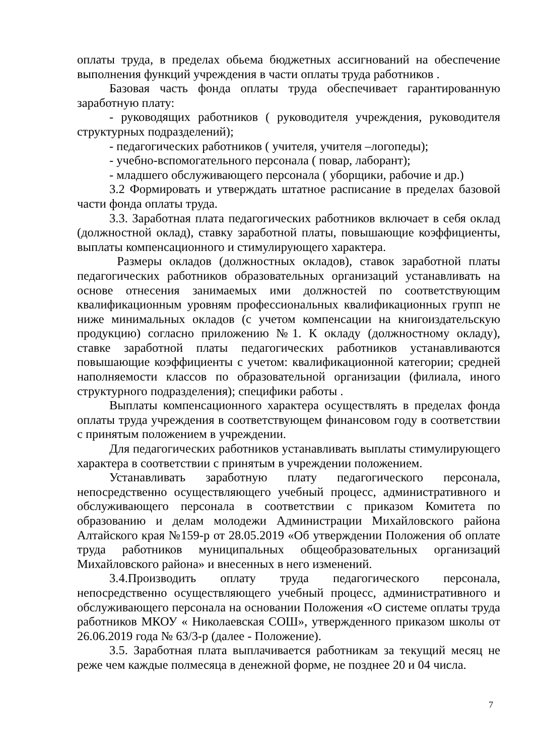оплаты труда, в пределах обьема бюджетных ассигнований на обеспечение выполнения функций учреждения в части оплаты труда работников .
Базовая часть фонда оплаты труда обеспечивает гарантированную заработную плату:
- руководящих работников ( руководителя учреждения, руководителя структурных подразделений);
- педагогических работников ( учителя, учителя –логопеды);
- учебно-вспомогательного персонала ( повар, лаборант);
- младшего обслуживающего персонала ( уборщики, рабочие и др.)
3.2 Формировать и утверждать штатное расписание в пределах базовой части фонда оплаты труда.
3.3. Заработная плата педагогических работников включает в себя оклад (должностной оклад), ставку заработной платы, повышающие коэффициенты, выплаты компенсационного и стимулирующего характера.
Размеры окладов (должностных окладов), ставок заработной платы педагогических работников образовательных организаций устанавливать на основе отнесения занимаемых ими должностей по соответствующим квалификационным уровням профессиональных квалификационных групп не ниже минимальных окладов (с учетом компенсации на книгоиздательскую продукцию) согласно приложению №1. К окладу (должностному окладу), ставке заработной платы педагогических работников устанавливаются повышающие коэффициенты с учетом: квалификационной категории; средней наполняемости классов по образовательной организации (филиала, иного структурного подразделения); специфики работы .
Выплаты компенсационного характера осуществлять в пределах фонда оплаты труда учреждения в соответствующем финансовом году в соответствии с принятым положением в учреждении.
Для педагогических работников устанавливать выплаты стимулирующего характера в соответствии с принятым в учреждении положением.
Устанавливать заработную плату педагогического персонала, непосредственно осуществляющего учебный процесс, административного и обслуживающего персонала в соответствии с приказом Комитета по образованию и делам молодежи Администрации Михайловского района Алтайского края №159-р от 28.05.2019 «Об утверждении Положения об оплате труда работников муниципальных общеобразовательных организаций Михайловского района» и внесенных в него изменений.
3.4.Производить оплату труда педагогического персонала, непосредственно осуществляющего учебный процесс, административного и обслуживающего персонала на основании Положения «О системе оплаты труда работников МКОУ « Николаевская СОШ», утвержденного приказом школы от 26.06.2019 года № 63/3-р (далее - Положение).
3.5. Заработная плата выплачивается работникам за текущий месяц не реже чем каждые полмесяца в денежной форме, не позднее 20 и 04 числа.
7